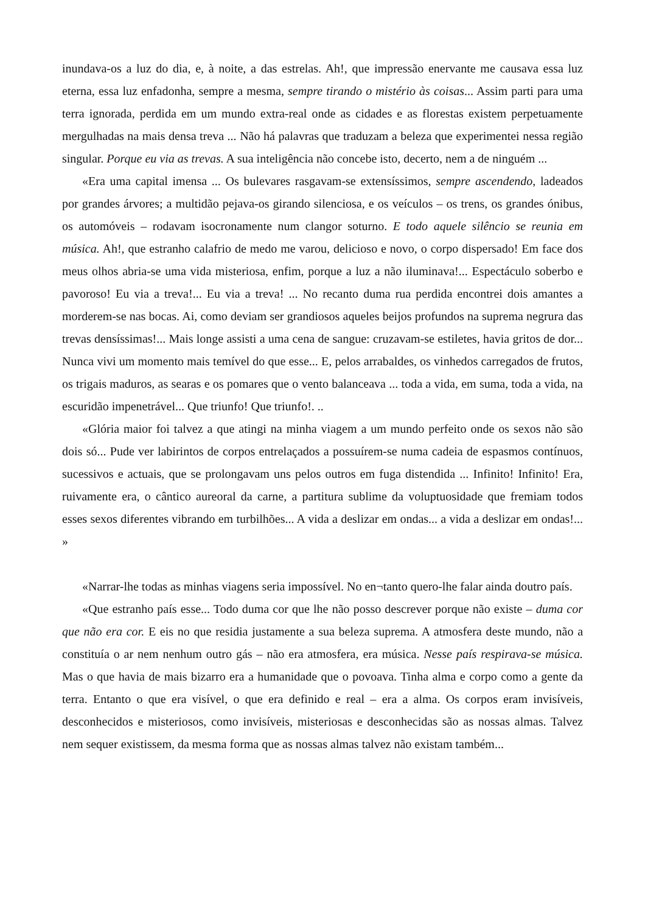inundava-os a luz do dia, e, à noite, a das estrelas. Ah!, que impressão enervante me causava essa luz eterna, essa luz enfadonha, sempre a mesma, sempre tirando o mistério às coisas... Assim parti para uma terra ignorada, perdida em um mundo extra-real onde as cidades e as florestas existem perpetuamente mergulhadas na mais densa treva ... Não há palavras que traduzam a beleza que experimentei nessa região singular. Porque eu via as trevas. A sua inteligência não concebe isto, decerto, nem a de ninguém ...
«Era uma capital imensa ... Os bulevares rasgavam-se extensíssimos, sempre ascendendo, ladeados por grandes árvores; a multidão pejava-os girando silenciosa, e os veículos – os trens, os grandes ónibus, os automóveis – rodavam isocronamente num clangor soturno. E todo aquele silêncio se reunia em música. Ah!, que estranho calafrio de medo me varou, delicioso e novo, o corpo dispersado! Em face dos meus olhos abria-se uma vida misteriosa, enfim, porque a luz a não iluminava!... Espectáculo soberbo e pavoroso! Eu via a treva!... Eu via a treva! ... No recanto duma rua perdida encontrei dois amantes a morderem-se nas bocas. Ai, como deviam ser grandiosos aqueles beijos profundos na suprema negrura das trevas densíssimas!... Mais longe assisti a uma cena de sangue: cruzavam-se estiletes, havia gritos de dor... Nunca vivi um momento mais temível do que esse... E, pelos arrabaldes, os vinhedos carregados de frutos, os trigais maduros, as searas e os pomares que o vento balanceava ... toda a vida, em suma, toda a vida, na escuridão impenetrável... Que triunfo! Que triunfo!. ..
«Glória maior foi talvez a que atingi na minha viagem a um mundo perfeito onde os sexos não são dois só... Pude ver labirintos de corpos entrelaçados a possuírem-se numa cadeia de espasmos contínuos, sucessivos e actuais, que se prolongavam uns pelos outros em fuga distendida ... Infinito! Infinito! Era, ruivamente era, o cântico aureoral da carne, a partitura sublime da voluptuosidade que fremiam todos esses sexos diferentes vibrando em turbilhões... A vida a deslizar em ondas... a vida a deslizar em ondas!... »
«Narrar-lhe todas as minhas viagens seria impossível. No en¬tanto quero-lhe falar ainda doutro país.
«Que estranho país esse... Todo duma cor que lhe não posso descrever porque não existe – duma cor que não era cor. E eis no que residia justamente a sua beleza suprema. A atmosfera deste mundo, não a constituía o ar nem nenhum outro gás – não era atmosfera, era música. Nesse país respirava-se música. Mas o que havia de mais bizarro era a humanidade que o povoava. Tinha alma e corpo como a gente da terra. Entanto o que era visível, o que era definido e real – era a alma. Os corpos eram invisíveis, desconhecidos e misteriosos, como invisíveis, misteriosas e desconhecidas são as nossas almas. Talvez nem sequer existissem, da mesma forma que as nossas almas talvez não existam também...